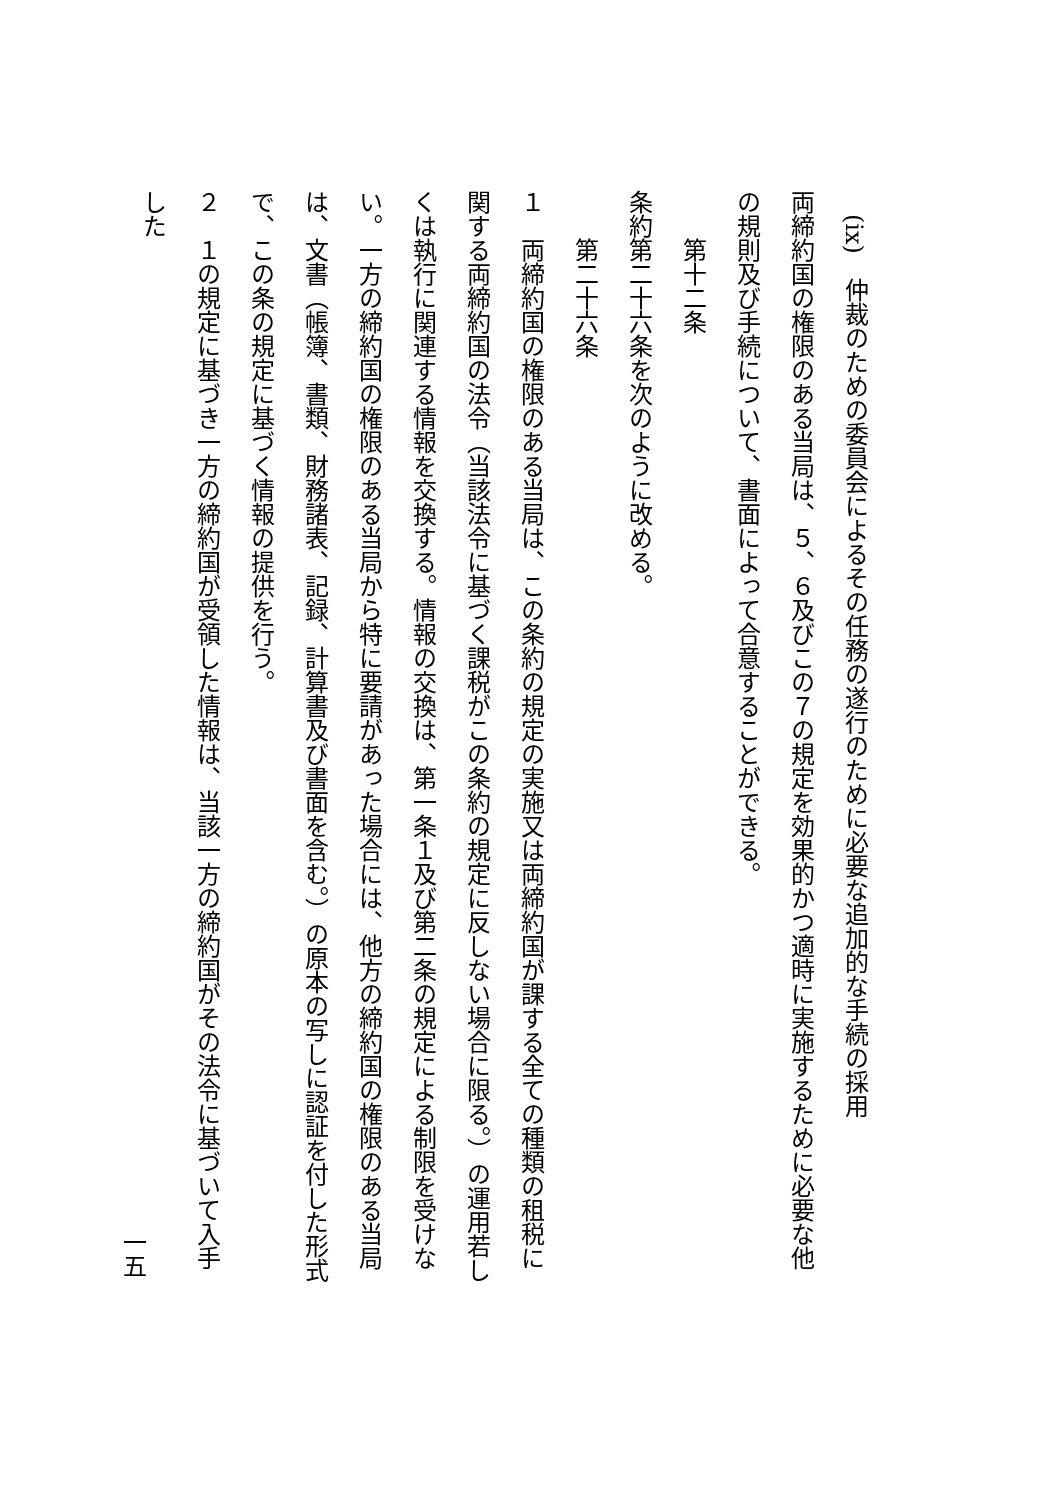(ix)　仲裁のための委員会によるその任務の遂行のために必要な追加的な手続の採用
両締約国の権限のある当局は、５、６及びこの７の規定を効果的かつ適時に実施するために必要な他の規則及び手続について、書面によって合意することができる。
　　第十二条
条約第二十六条を次のように改める。
　　第二十六条
１　両締約国の権限のある当局は、この条約の規定の実施又は両締約国が課する全ての種類の租税に関する両締約国の法令（当該法令に基づく課税がこの条約の規定に反しない場合に限る。）の運用若しくは執行に関連する情報を交換する。情報の交換は、第一条１及び第二条の規定による制限を受けない。一方の締約国の権限のある当局から特に要請があった場合には、他方の締約国の権限のある当局は、文書（帳簿、書類、財務諸表、記録、計算書及び書面を含む。）の原本の写しに認証を付した形式で、この条の規定に基づく情報の提供を行う。
２　１の規定に基づき一方の締約国が受領した情報は、当該一方の締約国がその法令に基づいて入手した
一五